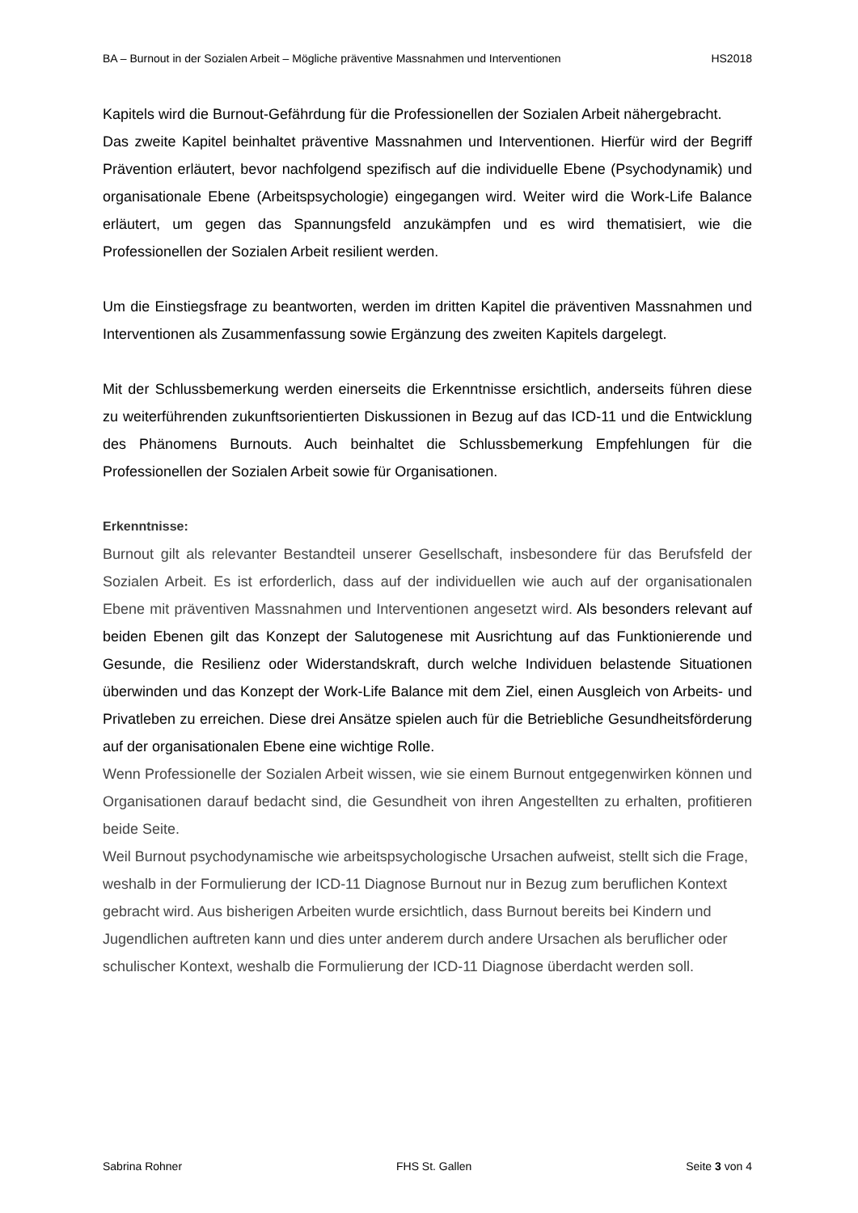BA – Burnout in der Sozialen Arbeit – Mögliche präventive Massnahmen und Interventionen HS2018
Kapitels wird die Burnout-Gefährdung für die Professionellen der Sozialen Arbeit nähergebracht.
Das zweite Kapitel beinhaltet präventive Massnahmen und Interventionen. Hierfür wird der Begriff Prävention erläutert, bevor nachfolgend spezifisch auf die individuelle Ebene (Psychodynamik) und organisationale Ebene (Arbeitspsychologie) eingegangen wird. Weiter wird die Work-Life Balance erläutert, um gegen das Spannungsfeld anzukämpfen und es wird thematisiert, wie die Professionellen der Sozialen Arbeit resilient werden.
Um die Einstiegsfrage zu beantworten, werden im dritten Kapitel die präventiven Massnahmen und Interventionen als Zusammenfassung sowie Ergänzung des zweiten Kapitels dargelegt.
Mit der Schlussbemerkung werden einerseits die Erkenntnisse ersichtlich, anderseits führen diese zu weiterführenden zukunftsorientierten Diskussionen in Bezug auf das ICD-11 und die Entwicklung des Phänomens Burnouts. Auch beinhaltet die Schlussbemerkung Empfehlungen für die Professionellen der Sozialen Arbeit sowie für Organisationen.
Erkenntnisse:
Burnout gilt als relevanter Bestandteil unserer Gesellschaft, insbesondere für das Berufsfeld der Sozialen Arbeit. Es ist erforderlich, dass auf der individuellen wie auch auf der organisationalen Ebene mit präventiven Massnahmen und Interventionen angesetzt wird. Als besonders relevant auf beiden Ebenen gilt das Konzept der Salutogenese mit Ausrichtung auf das Funktionierende und Gesunde, die Resilienz oder Widerstandskraft, durch welche Individuen belastende Situationen überwinden und das Konzept der Work-Life Balance mit dem Ziel, einen Ausgleich von Arbeits- und Privatleben zu erreichen. Diese drei Ansätze spielen auch für die Betriebliche Gesundheitsförderung auf der organisationalen Ebene eine wichtige Rolle.
Wenn Professionelle der Sozialen Arbeit wissen, wie sie einem Burnout entgegenwirken können und Organisationen darauf bedacht sind, die Gesundheit von ihren Angestellten zu erhalten, profitieren beide Seite.
Weil Burnout psychodynamische wie arbeitspsychologische Ursachen aufweist, stellt sich die Frage, weshalb in der Formulierung der ICD-11 Diagnose Burnout nur in Bezug zum beruflichen Kontext gebracht wird. Aus bisherigen Arbeiten wurde ersichtlich, dass Burnout bereits bei Kindern und Jugendlichen auftreten kann und dies unter anderem durch andere Ursachen als beruflicher oder schulischer Kontext, weshalb die Formulierung der ICD-11 Diagnose überdacht werden soll.
Sabrina Rohner FHS St. Gallen Seite 3 von 4